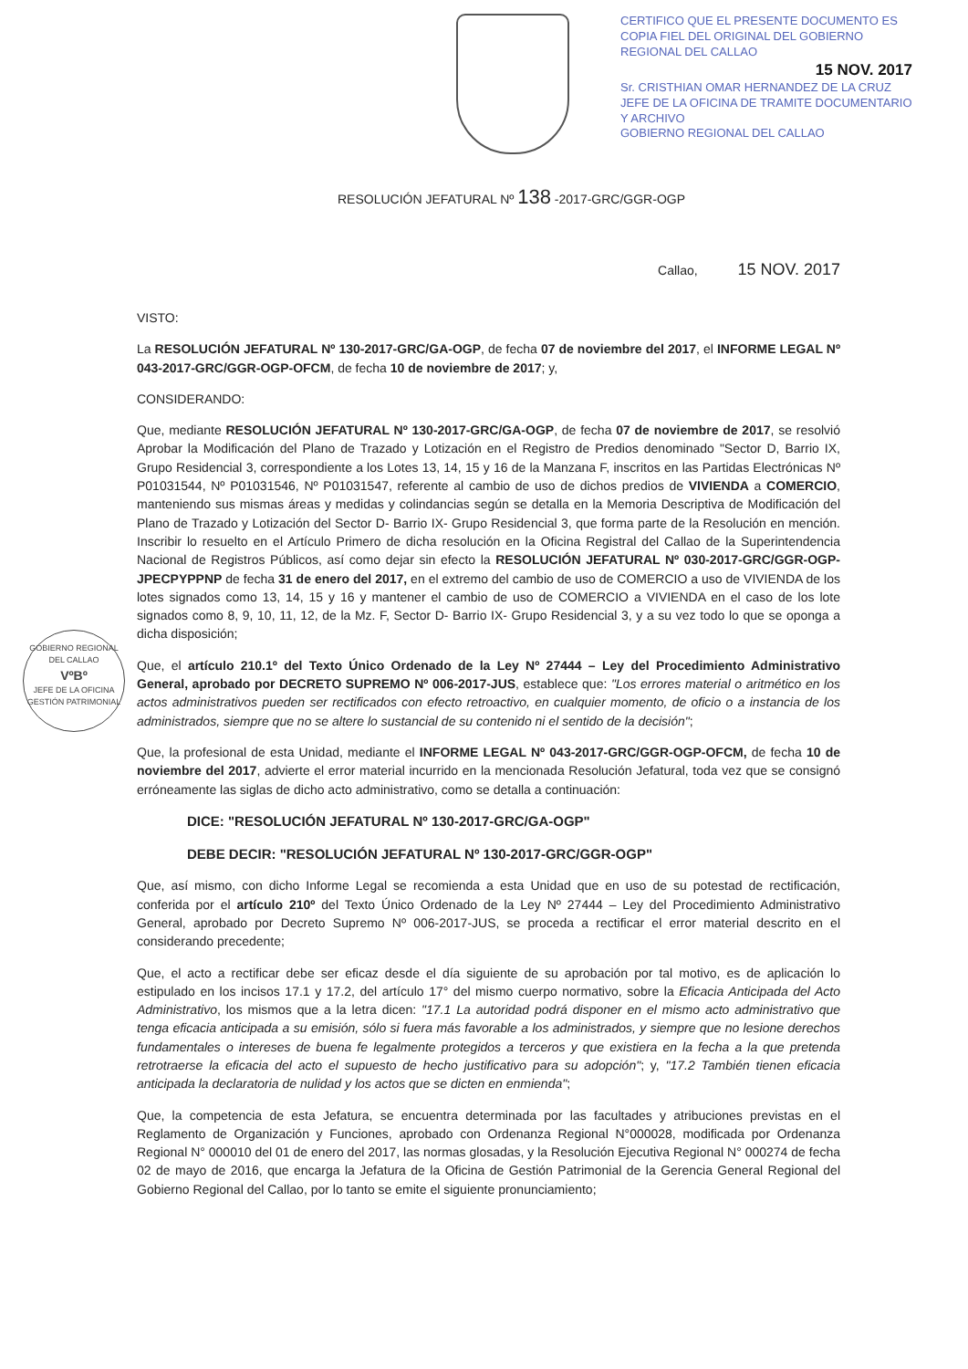CERTIFICO QUE EL PRESENTE DOCUMENTO ES COPIA FIEL DEL ORIGINAL DEL GOBIERNO REGIONAL DEL CALLAO
15 NOV. 2017
Sr. CRISTHIAN OMAR HERNANDEZ DE LA CRUZ
JEFE DE LA OFICINA DE TRAMITE DOCUMENTARIO Y ARCHIVO
GOBIERNO REGIONAL DEL CALLAO
RESOLUCIÓN JEFATURAL Nº 138 -2017-GRC/GGR-OGP
Callao, 15 NOV. 2017
GOBIERNO REGIONAL DEL CALLAO
VºBº
JEFE DE LA OFICINA
GESTIÓN PATRIMONIAL
VISTO:
La RESOLUCIÓN JEFATURAL Nº 130-2017-GRC/GA-OGP, de fecha 07 de noviembre del 2017, el INFORME LEGAL Nº 043-2017-GRC/GGR-OGP-OFCM, de fecha 10 de noviembre de 2017; y,
CONSIDERANDO:
Que, mediante RESOLUCIÓN JEFATURAL Nº 130-2017-GRC/GA-OGP, de fecha 07 de noviembre de 2017, se resolvió Aprobar la Modificación del Plano de Trazado y Lotización en el Registro de Predios denominado "Sector D, Barrio IX, Grupo Residencial 3, correspondiente a los Lotes 13, 14, 15 y 16 de la Manzana F, inscritos en las Partidas Electrónicas Nº P01031544, Nº P01031546, Nº P01031547, referente al cambio de uso de dichos predios de VIVIENDA a COMERCIO, manteniendo sus mismas áreas y medidas y colindancias según se detalla en la Memoria Descriptiva de Modificación del Plano de Trazado y Lotización del Sector D- Barrio IX- Grupo Residencial 3, que forma parte de la Resolución en mención. Inscribir lo resuelto en el Artículo Primero de dicha resolución en la Oficina Registral del Callao de la Superintendencia Nacional de Registros Públicos, así como dejar sin efecto la RESOLUCIÓN JEFATURAL Nº 030-2017-GRC/GGR-OGP-JPECPYPPNP de fecha 31 de enero del 2017, en el extremo del cambio de uso de COMERCIO a uso de VIVIENDA de los lotes signados como 13, 14, 15 y 16 y mantener el cambio de uso de COMERCIO a VIVIENDA en el caso de los lote signados como 8, 9, 10, 11, 12, de la Mz. F, Sector D- Barrio IX- Grupo Residencial 3, y a su vez todo lo que se oponga a dicha disposición;
Que, el artículo 210.1º del Texto Único Ordenado de la Ley Nº 27444 – Ley del Procedimiento Administrativo General, aprobado por DECRETO SUPREMO Nº 006-2017-JUS, establece que: "Los errores material o aritmético en los actos administrativos pueden ser rectificados con efecto retroactivo, en cualquier momento, de oficio o a instancia de los administrados, siempre que no se altere lo sustancial de su contenido ni el sentido de la decisión";
Que, la profesional de esta Unidad, mediante el INFORME LEGAL Nº 043-2017-GRC/GGR-OGP-OFCM, de fecha 10 de noviembre del 2017, advierte el error material incurrido en la mencionada Resolución Jefatural, toda vez que se consignó erróneamente las siglas de dicho acto administrativo, como se detalla a continuación:
DICE: "RESOLUCIÓN JEFATURAL Nº 130-2017-GRC/GA-OGP"
DEBE DECIR: "RESOLUCIÓN JEFATURAL Nº 130-2017-GRC/GGR-OGP"
Que, así mismo, con dicho Informe Legal se recomienda a esta Unidad que en uso de su potestad de rectificación, conferida por el artículo 210º del Texto Único Ordenado de la Ley Nº 27444 – Ley del Procedimiento Administrativo General, aprobado por Decreto Supremo Nº 006-2017-JUS, se proceda a rectificar el error material descrito en el considerando precedente;
Que, el acto a rectificar debe ser eficaz desde el día siguiente de su aprobación por tal motivo, es de aplicación lo estipulado en los incisos 17.1 y 17.2, del artículo 17° del mismo cuerpo normativo, sobre la Eficacia Anticipada del Acto Administrativo, los mismos que a la letra dicen: "17.1 La autoridad podrá disponer en el mismo acto administrativo que tenga eficacia anticipada a su emisión, sólo si fuera más favorable a los administrados, y siempre que no lesione derechos fundamentales o intereses de buena fe legalmente protegidos a terceros y que existiera en la fecha a la que pretenda retrotraerse la eficacia del acto el supuesto de hecho justificativo para su adopción"; y, "17.2 También tienen eficacia anticipada la declaratoria de nulidad y los actos que se dicten en enmienda";
Que, la competencia de esta Jefatura, se encuentra determinada por las facultades y atribuciones previstas en el Reglamento de Organización y Funciones, aprobado con Ordenanza Regional N°000028, modificada por Ordenanza Regional N° 000010 del 01 de enero del 2017, las normas glosadas, y la Resolución Ejecutiva Regional N° 000274 de fecha 02 de mayo de 2016, que encarga la Jefatura de la Oficina de Gestión Patrimonial de la Gerencia General Regional del Gobierno Regional del Callao, por lo tanto se emite el siguiente pronunciamiento;